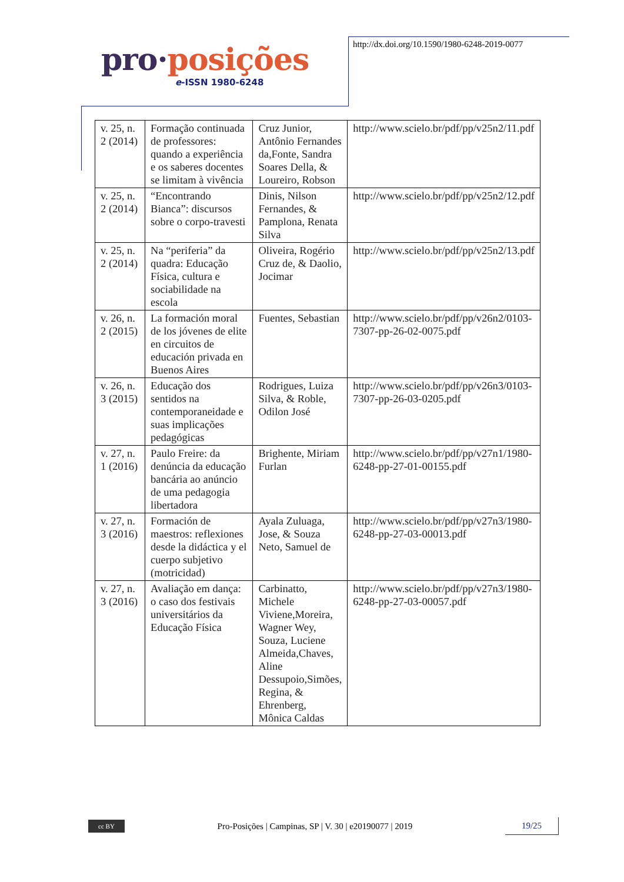pro·posições
e-ISSN 1980-6248
http://dx.doi.org/10.1590/1980-6248-2019-0077
| v. 25, n. 2 (2014) | Formação continuada de professores: quando a experiência e os saberes docentes se limitam à vivência | Cruz Junior, Antônio Fernandes da,Fonte, Sandra Soares Della, & Loureiro, Robson | http://www.scielo.br/pdf/pp/v25n2/11.pdf |
| v. 25, n. 2 (2014) | “Encontrando Bianca”: discursos sobre o corpo-travesti | Dinis, Nilson Fernandes, & Pamplona, Renata Silva | http://www.scielo.br/pdf/pp/v25n2/12.pdf |
| v. 25, n. 2 (2014) | Na “periferia” da quadra: Educação Física, cultura e sociabilidade na escola | Oliveira, Rogério Cruz de, & Daolio, Jocimar | http://www.scielo.br/pdf/pp/v25n2/13.pdf |
| v. 26, n. 2 (2015) | La formación moral de los jóvenes de elite en circuitos de educación privada en Buenos Aires | Fuentes, Sebastian | http://www.scielo.br/pdf/pp/v26n2/0103-7307-pp-26-02-0075.pdf |
| v. 26, n. 3 (2015) | Educação dos sentidos na contemporaneidade e suas implicações pedagógicas | Rodrigues, Luiza Silva, & Roble, Odilon José | http://www.scielo.br/pdf/pp/v26n3/0103-7307-pp-26-03-0205.pdf |
| v. 27, n. 1 (2016) | Paulo Freire: da denúncia da educação bancária ao anúncio de uma pedagogia libertadora | Brighente, Miriam Furlan | http://www.scielo.br/pdf/pp/v27n1/1980-6248-pp-27-01-00155.pdf |
| v. 27, n. 3 (2016) | Formación de maestros: reflexiones desde la didáctica y el cuerpo subjetivo (motricidad) | Ayala Zuluaga, Jose, & Souza Neto, Samuel de | http://www.scielo.br/pdf/pp/v27n3/1980-6248-pp-27-03-00013.pdf |
| v. 27, n. 3 (2016) | Avaliação em dança: o caso dos festivais universitários da Educação Física | Carbinatto, Michele Viviene,Moreira, Wagner Wey, Souza, Luciene Almeida,Chaves, Aline Dessupoio,Simões, Regina, & Ehrenberg, Mônica Caldas | http://www.scielo.br/pdf/pp/v27n3/1980-6248-pp-27-03-00057.pdf |
cc BY
Pro-Posições | Campinas, SP | V. 30 | e20190077 | 2019
19/25